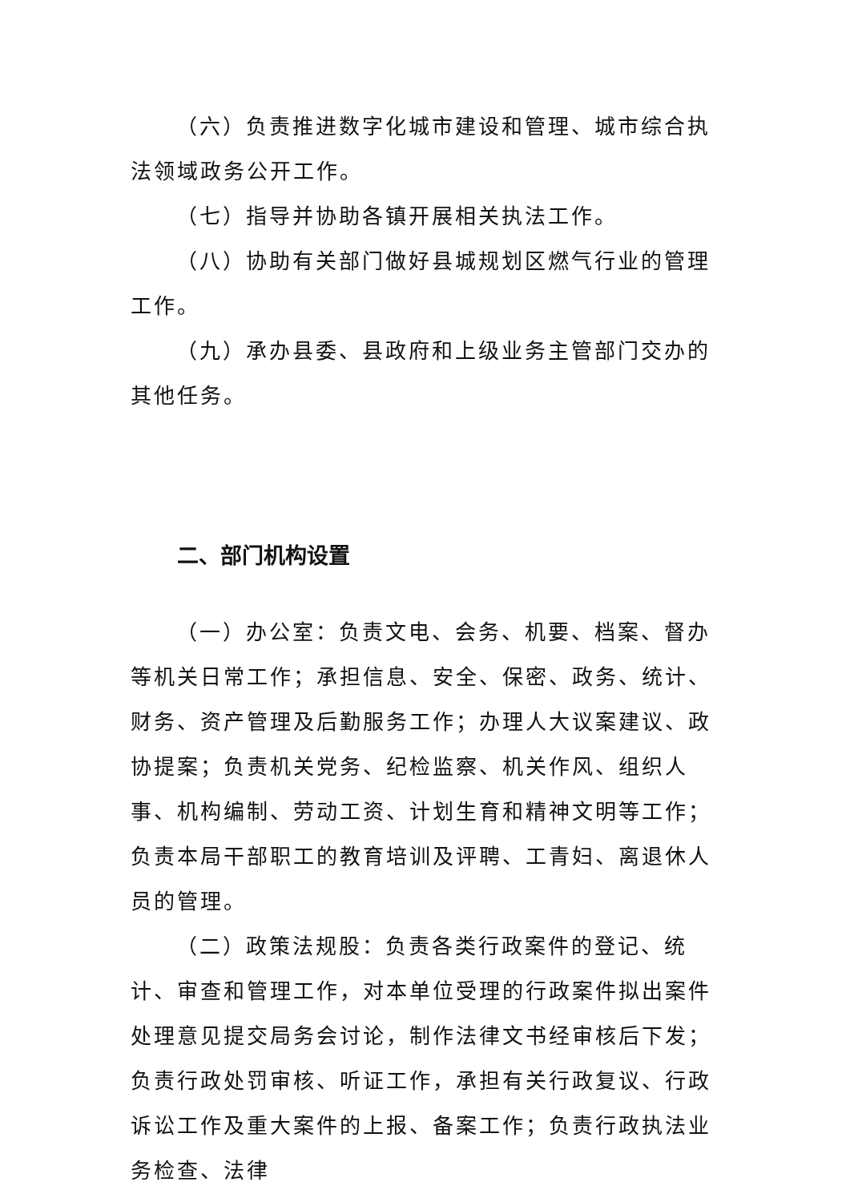（六）负责推进数字化城市建设和管理、城市综合执法领域政务公开工作。
（七）指导并协助各镇开展相关执法工作。
（八）协助有关部门做好县城规划区燃气行业的管理工作。
（九）承办县委、县政府和上级业务主管部门交办的其他任务。
二、部门机构设置
（一）办公室：负责文电、会务、机要、档案、督办等机关日常工作；承担信息、安全、保密、政务、统计、财务、资产管理及后勤服务工作；办理人大议案建议、政协提案；负责机关党务、纪检监察、机关作风、组织人事、机构编制、劳动工资、计划生育和精神文明等工作；负责本局干部职工的教育培训及评聘、工青妇、离退休人员的管理。
（二）政策法规股：负责各类行政案件的登记、统计、审查和管理工作，对本单位受理的行政案件拟出案件处理意见提交局务会讨论，制作法律文书经审核后下发；负责行政处罚审核、听证工作，承担有关行政复议、行政诉讼工作及重大案件的上报、备案工作；负责行政执法业务检查、法律